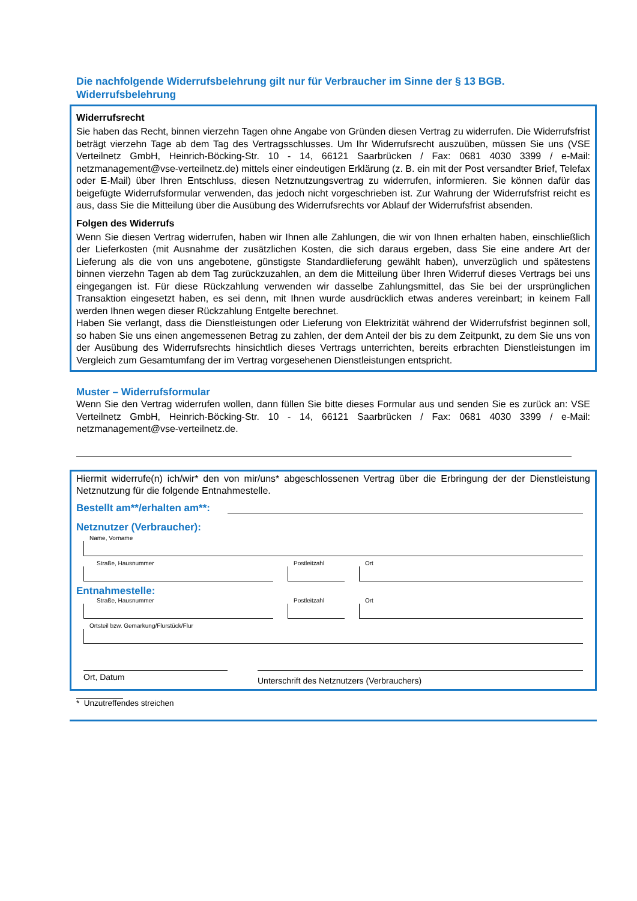Die nachfolgende Widerrufsbelehrung gilt nur für Verbraucher im Sinne der § 13 BGB.
Widerrufsbelehrung
Widerrufsrecht
Sie haben das Recht, binnen vierzehn Tagen ohne Angabe von Gründen diesen Vertrag zu widerrufen. Die Widerrufsfrist beträgt vierzehn Tage ab dem Tag des Vertragsschlusses. Um Ihr Widerrufsrecht auszuüben, müssen Sie uns (VSE Verteilnetz GmbH, Heinrich-Böcking-Str. 10 - 14, 66121 Saarbrücken / Fax: 0681 4030 3399 / e-Mail: netzmanagement@vse-verteilnetz.de) mittels einer eindeutigen Erklärung (z. B. ein mit der Post versandter Brief, Telefax oder E-Mail) über Ihren Entschluss, diesen Netznutzungsvertrag zu widerrufen, informieren. Sie können dafür das beigefügte Widerrufsformular verwenden, das jedoch nicht vorgeschrieben ist. Zur Wahrung der Widerrufsfrist reicht es aus, dass Sie die Mitteilung über die Ausübung des Widerrufsrechts vor Ablauf der Widerrufsfrist absenden.
Folgen des Widerrufs
Wenn Sie diesen Vertrag widerrufen, haben wir Ihnen alle Zahlungen, die wir von Ihnen erhalten haben, einschließlich der Lieferkosten (mit Ausnahme der zusätzlichen Kosten, die sich daraus ergeben, dass Sie eine andere Art der Lieferung als die von uns angebotene, günstigste Standardlieferung gewählt haben), unverzüglich und spätestens binnen vierzehn Tagen ab dem Tag zurückzuzahlen, an dem die Mitteilung über Ihren Widerruf dieses Vertrags bei uns eingegangen ist. Für diese Rückzahlung verwenden wir dasselbe Zahlungsmittel, das Sie bei der ursprünglichen Transaktion eingesetzt haben, es sei denn, mit Ihnen wurde ausdrücklich etwas anderes vereinbart; in keinem Fall werden Ihnen wegen dieser Rückzahlung Entgelte berechnet.
Haben Sie verlangt, dass die Dienstleistungen oder Lieferung von Elektrizität während der Widerrufsfrist beginnen soll, so haben Sie uns einen angemessenen Betrag zu zahlen, der dem Anteil der bis zu dem Zeitpunkt, zu dem Sie uns von der Ausübung des Widerrufsrechts hinsichtlich dieses Vertrags unterrichten, bereits erbrachten Dienstleistungen im Vergleich zum Gesamtumfang der im Vertrag vorgesehenen Dienstleistungen entspricht.
Muster – Widerrufsformular
Wenn Sie den Vertrag widerrufen wollen, dann füllen Sie bitte dieses Formular aus und senden Sie es zurück an: VSE Verteilnetz GmbH, Heinrich-Böcking-Str. 10 - 14, 66121 Saarbrücken / Fax: 0681 4030 3399 / e-Mail: netzmanagement@vse-verteilnetz.de.
Hiermit widerrufe(n) ich/wir* den von mir/uns* abgeschlossenen Vertrag über die Erbringung der der Dienstleistung Netznutzung für die folgende Entnahmestelle.
Bestellt am**/erhalten am**:
Netznutzer (Verbraucher):
Name, Vorname
Straße, Hausnummer Postleitzahl
Ort
Entnahmestelle:
Straße, Hausnummer Postleitzahl
Ort
Ortsteil bzw. Gemarkung/Flurstück/Flur
Ort, Datum
Unterschrift des Netznutzers (Verbrauchers)
* Unzutreffendes streichen